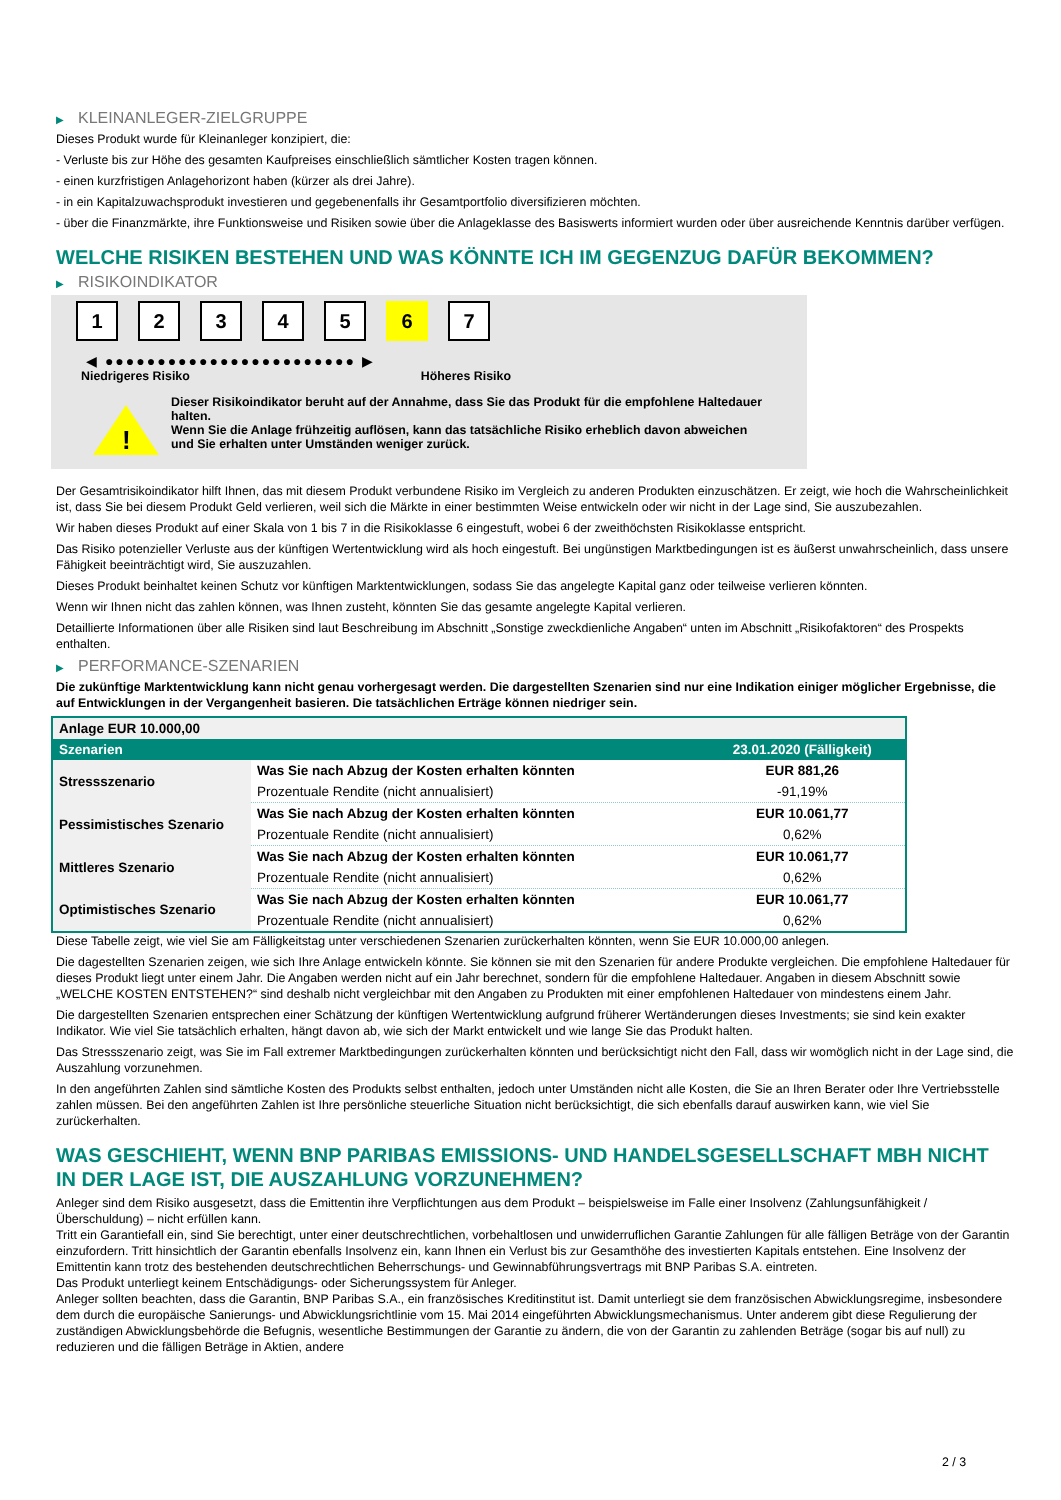▶ KLEINANLEGER-ZIELGRUPPE
Dieses Produkt wurde für Kleinanleger konzipiert, die:
- Verluste bis zur Höhe des gesamten Kaufpreises einschließlich sämtlicher Kosten tragen können.
- einen kurzfristigen Anlagehorizont haben (kürzer als drei Jahre).
- in ein Kapitalzuwachsprodukt investieren und gegebenenfalls ihr Gesamtportfolio diversifizieren möchten.
- über die Finanzmärkte, ihre Funktionsweise und Risiken sowie über die Anlageklasse des Basiswerts informiert wurden oder über ausreichende Kenntnis darüber verfügen.
WELCHE RISIKEN BESTEHEN UND WAS KÖNNTE ICH IM GEGENZUG DAFÜR BEKOMMEN?
▶ RISIKOINDIKATOR
1 2 3 4 5 6 7
◀ ●●●●●●●●●●●●●●●●●●●●●●●● ▶
Niedrigeres Risiko Höheres Risiko
!
Dieser Risikoindikator beruht auf der Annahme, dass Sie das Produkt für die empfohlene Haltedauer halten.
Wenn Sie die Anlage frühzeitig auflösen, kann das tatsächliche Risiko erheblich davon abweichen und Sie erhalten unter Umständen weniger zurück.
Der Gesamtrisikoindikator hilft Ihnen, das mit diesem Produkt verbundene Risiko im Vergleich zu anderen Produkten einzuschätzen. Er zeigt, wie hoch die Wahrscheinlichkeit ist, dass Sie bei diesem Produkt Geld verlieren, weil sich die Märkte in einer bestimmten Weise entwickeln oder wir nicht in der Lage sind, Sie auszubezahlen.
Wir haben dieses Produkt auf einer Skala von 1 bis 7 in die Risikoklasse 6 eingestuft, wobei 6 der zweithöchsten Risikoklasse entspricht.
Das Risiko potenzieller Verluste aus der künftigen Wertentwicklung wird als hoch eingestuft. Bei ungünstigen Marktbedingungen ist es äußerst unwahrscheinlich, dass unsere Fähigkeit beeinträchtigt wird, Sie auszuzahlen.
Dieses Produkt beinhaltet keinen Schutz vor künftigen Marktentwicklungen, sodass Sie das angelegte Kapital ganz oder teilweise verlieren könnten.
Wenn wir Ihnen nicht das zahlen können, was Ihnen zusteht, könnten Sie das gesamte angelegte Kapital verlieren.
Detaillierte Informationen über alle Risiken sind laut Beschreibung im Abschnitt „Sonstige zweckdienliche Angaben“ unten im Abschnitt „Risikofaktoren“ des Prospekts enthalten.
▶ PERFORMANCE-SZENARIEN
Die zukünftige Marktentwicklung kann nicht genau vorhergesagt werden. Die dargestellten Szenarien sind nur eine Indikation einiger möglicher Ergebnisse, die auf Entwicklungen in der Vergangenheit basieren. Die tatsächlichen Erträge können niedriger sein.
| Anlage EUR 10.000,00 | | |
| Szenarien | | 23.01.2020 (Fälligkeit) |
| Stressszenario | Was Sie nach Abzug der Kosten erhalten könnten | EUR 881,26 |
| | Prozentuale Rendite (nicht annualisiert) | -91,19% |
| Pessimistisches Szenario | Was Sie nach Abzug der Kosten erhalten könnten | EUR 10.061,77 |
| | Prozentuale Rendite (nicht annualisiert) | 0,62% |
| Mittleres Szenario | Was Sie nach Abzug der Kosten erhalten könnten | EUR 10.061,77 |
| | Prozentuale Rendite (nicht annualisiert) | 0,62% |
| Optimistisches Szenario | Was Sie nach Abzug der Kosten erhalten könnten | EUR 10.061,77 |
| | Prozentuale Rendite (nicht annualisiert) | 0,62% |
Diese Tabelle zeigt, wie viel Sie am Fälligkeitstag unter verschiedenen Szenarien zurückerhalten könnten, wenn Sie EUR 10.000,00 anlegen.
Die dagestellten Szenarien zeigen, wie sich Ihre Anlage entwickeln könnte. Sie können sie mit den Szenarien für andere Produkte vergleichen. Die empfohlene Haltedauer für dieses Produkt liegt unter einem Jahr. Die Angaben werden nicht auf ein Jahr berechnet, sondern für die empfohlene Haltedauer. Angaben in diesem Abschnitt sowie „WELCHE KOSTEN ENTSTEHEN?“ sind deshalb nicht vergleichbar mit den Angaben zu Produkten mit einer empfohlenen Haltedauer von mindestens einem Jahr.
Die dargestellten Szenarien entsprechen einer Schätzung der künftigen Wertentwicklung aufgrund früherer Wertänderungen dieses Investments; sie sind kein exakter Indikator. Wie viel Sie tatsächlich erhalten, hängt davon ab, wie sich der Markt entwickelt und wie lange Sie das Produkt halten.
Das Stressszenario zeigt, was Sie im Fall extremer Marktbedingungen zurückerhalten könnten und berücksichtigt nicht den Fall, dass wir womöglich nicht in der Lage sind, die Auszahlung vorzunehmen.
In den angeführten Zahlen sind sämtliche Kosten des Produkts selbst enthalten, jedoch unter Umständen nicht alle Kosten, die Sie an Ihren Berater oder Ihre Vertriebsstelle zahlen müssen. Bei den angeführten Zahlen ist Ihre persönliche steuerliche Situation nicht berücksichtigt, die sich ebenfalls darauf auswirken kann, wie viel Sie zurückerhalten.
WAS GESCHIEHT, WENN BNP PARIBAS EMISSIONS- UND HANDELSGESELLSCHAFT MBH NICHT IN DER LAGE IST, DIE AUSZAHLUNG VORZUNEHMEN?
Anleger sind dem Risiko ausgesetzt, dass die Emittentin ihre Verpflichtungen aus dem Produkt – beispielsweise im Falle einer Insolvenz (Zahlungsunfähigkeit / Überschuldung) – nicht erfüllen kann.
Tritt ein Garantiefall ein, sind Sie berechtigt, unter einer deutschrechtlichen, vorbehaltlosen und unwiderruflichen Garantie Zahlungen für alle fälligen Beträge von der Garantin einzufordern. Tritt hinsichtlich der Garantin ebenfalls Insolvenz ein, kann Ihnen ein Verlust bis zur Gesamthöhe des investierten Kapitals entstehen. Eine Insolvenz der Emittentin kann trotz des bestehenden deutschrechtlichen Beherrschungs- und Gewinnabführungsvertrags mit BNP Paribas S.A. eintreten.
Das Produkt unterliegt keinem Entschädigungs- oder Sicherungssystem für Anleger.
Anleger sollten beachten, dass die Garantin, BNP Paribas S.A., ein französisches Kreditinstitut ist. Damit unterliegt sie dem französischen Abwicklungsregime, insbesondere dem durch die europäische Sanierungs- und Abwicklungsrichtlinie vom 15. Mai 2014 eingeführten Abwicklungsmechanismus. Unter anderem gibt diese Regulierung der zuständigen Abwicklungsbehörde die Befugnis, wesentliche Bestimmungen der Garantie zu ändern, die von der Garantin zu zahlenden Beträge (sogar bis auf null) zu reduzieren und die fälligen Beträge in Aktien, andere
2 / 3